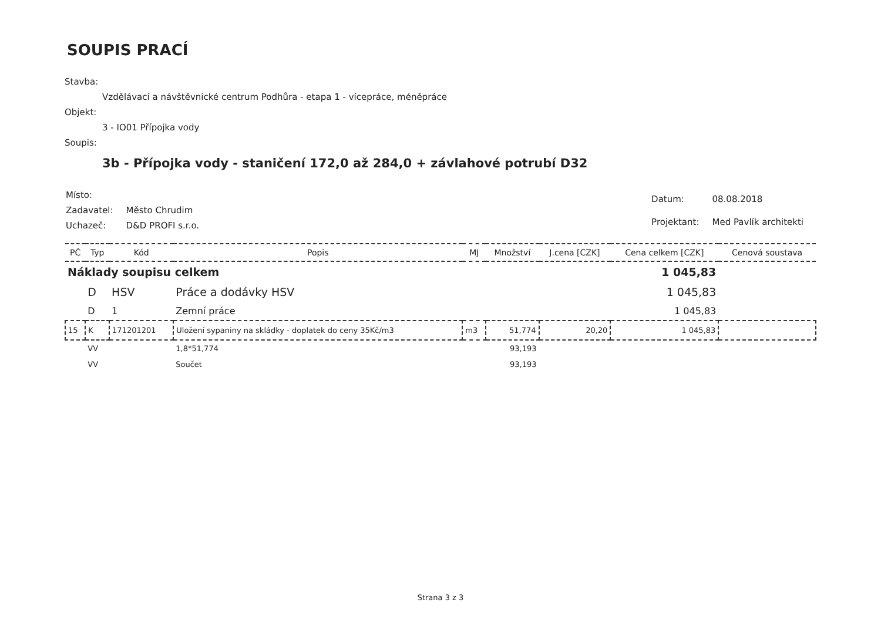SOUPIS PRACÍ
Stavba:
Vzdělávací a návštěvnické centrum Podhůra - etapa 1 - vícepráce, méněpráce
Objekt:
3 - IO01 Přípojka vody
Soupis:
3b - Přípojka vody - staničení 172,0 až 284,0 + závlahové potrubí D32
| Místo: | |
| Zadavatel: | Město Chrudim |
| Uchazeč: | D&D PROFI s.r.o. |
| Datum: | 08.08.2018 |
| Projektant: | Med Pavlík architekti |
| PČ | Typ | Kód | Popis | MJ | Množství | J.cena [CZK] | Cena celkem [CZK] | Cenová soustava |
| --- | --- | --- | --- | --- | --- | --- | --- | --- |
| Náklady soupisu celkem | | | | | | | 1 045,83 | |
| | D | HSV | Práce a dodávky HSV | | | | 1 045,83 | |
| | D | 1 | Zemní práce | | | | 1 045,83 | |
| 15 | K | 171201201 | Uložení sypaniny na skládky - doplatek do ceny 35Kč/m3 | m3 | 51,774 | 20,20 | 1 045,83 | |
| | VV | | 1,8*51,774 | | 93,193 | | | |
| | VV | | Součet | | 93,193 | | | |
Strana 3 z 3